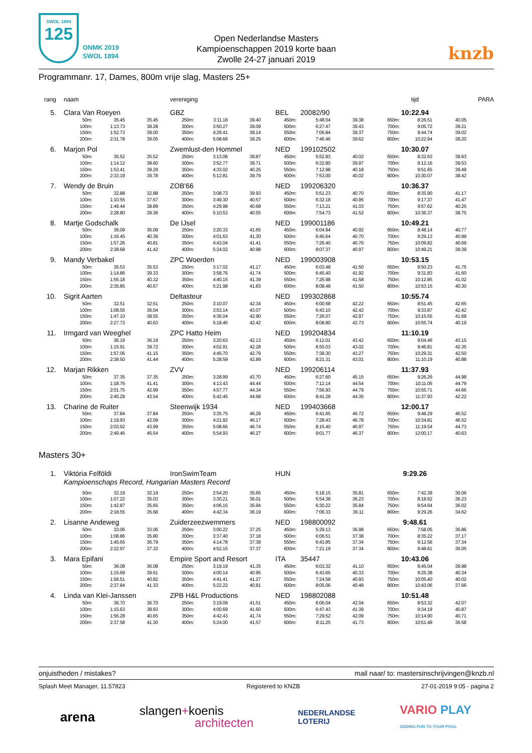SWOL 1894
125
ONMK 2019
SWOL 1894
Open Nederlandse Masters
Kampioenschappen 2019 korte baan
Zwolle 24-27 januari 2019
knzb
Programmanr. 17, Dames, 800m vrije slag, Masters 25+
| rang | naam | | | vereniging | | | | | | tijd | | | PARA |
| --- | --- | --- | --- | --- | --- | --- | --- | --- | --- | --- | --- | --- | --- |
| 5. | Clara Van Roeyen | | | GBZ | | | BEL | 20082/90 | | 10:22.94 | | | |
| | 50m: | 35.45 | 35.45 | 250m: | 3:11.18 | 39.40 | 450m: | 5:48.04 | 39.38 | 650m: | 8:26.51 | 40.05 | |
| | 100m: | 1:13.73 | 38.28 | 300m: | 3:50.27 | 39.09 | 500m: | 6:27.47 | 39.43 | 700m: | 9:05.72 | 39.21 | |
| | 150m: | 1:52.73 | 39.00 | 350m: | 4:29.41 | 39.14 | 550m: | 7:06.84 | 39.37 | 750m: | 9:44.74 | 39.02 | |
| | 200m: | 2:31.78 | 39.05 | 400m: | 5:08.66 | 39.25 | 600m: | 7:46.46 | 39.62 | 800m: | 10:22.94 | 38.20 | |
| 6. | Marjon Pol | | | Zwemlust-den Hommel | | | NED | 199102502 | | 10:30.07 | | | |
| | 50m: | 35.52 | 35.52 | 250m: | 3:13.06 | 39.87 | 450m: | 5:52.83 | 40.02 | 650m: | 8:32.63 | 39.63 | |
| | 100m: | 1:14.12 | 38.60 | 300m: | 3:52.77 | 39.71 | 500m: | 6:32.80 | 39.97 | 700m: | 9:12.16 | 39.53 | |
| | 150m: | 1:53.41 | 39.29 | 350m: | 4:33.02 | 40.25 | 550m: | 7:12.98 | 40.18 | 750m: | 9:51.65 | 39.49 | |
| | 200m: | 2:33.19 | 39.78 | 400m: | 5:12.81 | 39.79 | 600m: | 7:53.00 | 40.02 | 800m: | 10:30.07 | 38.42 | |
| 7. | Wendy de Bruin | | | ZOB'66 | | | NED | 199206320 | | 10:36.37 | | | |
| | 50m: | 32.88 | 32.88 | 250m: | 3:08.73 | 39.93 | 450m: | 5:51.23 | 40.70 | 650m: | 8:35.90 | 41.17 | |
| | 100m: | 1:10.55 | 37.67 | 300m: | 3:49.30 | 40.57 | 500m: | 6:32.18 | 40.95 | 700m: | 9:17.37 | 41.47 | |
| | 150m: | 1:49.44 | 38.89 | 350m: | 4:29.98 | 40.68 | 550m: | 7:13.21 | 41.03 | 750m: | 9:57.62 | 40.25 | |
| | 200m: | 2:28.80 | 39.36 | 400m: | 5:10.53 | 40.55 | 600m: | 7:54.73 | 41.52 | 800m: | 10:36.37 | 38.75 | |
| 8. | Martje Godschalk | | | De IJsel | | | NED | 199001186 | | 10:49.21 | | | |
| | 50m: | 36.09 | 36.09 | 250m: | 3:20.33 | 41.65 | 450m: | 6:04.94 | 40.92 | 650m: | 8:48.14 | 40.77 | |
| | 100m: | 1:16.45 | 40.36 | 300m: | 4:01.63 | 41.30 | 500m: | 6:45.64 | 40.70 | 700m: | 9:29.13 | 40.99 | |
| | 150m: | 1:57.26 | 40.81 | 350m: | 4:43.04 | 41.41 | 550m: | 7:26.40 | 40.76 | 750m: | 10:09.82 | 40.69 | |
| | 200m: | 2:38.68 | 41.42 | 400m: | 5:24.02 | 40.98 | 600m: | 8:07.37 | 40.97 | 800m: | 10:49.21 | 39.39 | |
| 9. | Mandy Verbakel | | | ZPC Woerden | | | NED | 199003908 | | 10:53.15 | | | |
| | 50m: | 35.53 | 35.53 | 250m: | 3:17.02 | 41.17 | 450m: | 6:03.48 | 41.50 | 650m: | 8:50.23 | 41.75 | |
| | 100m: | 1:14.86 | 39.33 | 300m: | 3:58.76 | 41.74 | 500m: | 6:45.40 | 41.92 | 700m: | 9:31.83 | 41.60 | |
| | 150m: | 1:55.18 | 40.32 | 350m: | 4:40.15 | 41.39 | 550m: | 7:26.98 | 41.58 | 750m: | 10:12.85 | 41.02 | |
| | 200m: | 2:35.85 | 40.67 | 400m: | 5:21.98 | 41.83 | 600m: | 8:08.48 | 41.50 | 800m: | 10:53.15 | 40.30 | |
| 10. | Sigrit Aarten | | | Deltasteur | | | NED | 199302868 | | 10:55.74 | | | |
| | 50m: | 32.51 | 32.51 | 250m: | 3:10.07 | 42.34 | 450m: | 6:00.68 | 42.22 | 650m: | 8:51.45 | 42.65 | |
| | 100m: | 1:08.55 | 36.04 | 300m: | 3:53.14 | 43.07 | 500m: | 6:43.10 | 42.42 | 700m: | 9:33.87 | 42.42 | |
| | 150m: | 1:47.10 | 38.55 | 350m: | 4:36.04 | 42.90 | 550m: | 7:26.07 | 42.97 | 750m: | 10:15.55 | 41.68 | |
| | 200m: | 2:27.73 | 40.63 | 400m: | 5:18.46 | 42.42 | 600m: | 8:08.80 | 42.73 | 800m: | 10:55.74 | 40.19 | |
| 11. | Irmgard van Weeghel | | | ZPC Hatto Heim | | | NED | 199204834 | | 11:10.19 | | | |
| | 50m: | 36.19 | 36.19 | 250m: | 3:20.63 | 42.13 | 450m: | 6:12.01 | 43.42 | 650m: | 9:04.46 | 43.15 | |
| | 100m: | 1:15.91 | 39.72 | 300m: | 4:02.91 | 42.28 | 500m: | 6:55.03 | 43.02 | 700m: | 9:46.81 | 42.35 | |
| | 150m: | 1:57.06 | 41.15 | 350m: | 4:45.70 | 42.79 | 550m: | 7:38.30 | 43.27 | 750m: | 10:29.31 | 42.50 | |
| | 200m: | 2:38.50 | 41.44 | 400m: | 5:28.59 | 42.89 | 600m: | 8:21.31 | 43.01 | 800m: | 11:10.19 | 40.88 | |
| 12. | Marjan Rikken | | | ZVV | | | NED | 199206114 | | 11:37.93 | | | |
| | 50m: | 37.35 | 37.35 | 250m: | 3:28.99 | 43.70 | 450m: | 6:27.60 | 45.15 | 650m: | 9:26.26 | 44.98 | |
| | 100m: | 1:18.76 | 41.41 | 300m: | 4:13.43 | 44.44 | 500m: | 7:12.14 | 44.54 | 700m: | 10:11.05 | 44.79 | |
| | 150m: | 2:01.75 | 42.99 | 350m: | 4:57.77 | 44.34 | 550m: | 7:56.93 | 44.79 | 750m: | 10:55.71 | 44.66 | |
| | 200m: | 2:45.29 | 43.54 | 400m: | 5:42.45 | 44.68 | 600m: | 8:41.28 | 44.35 | 800m: | 11:37.93 | 42.22 | |
| 13. | Charine de Ruiter | | | Steenwijk 1934 | | | NED | 199403668 | | 12:00.17 | | | |
| | 50m: | 37.84 | 37.84 | 250m: | 3:35.75 | 46.29 | 450m: | 6:41.65 | 46.72 | 650m: | 9:48.29 | 46.52 | |
| | 100m: | 1:19.93 | 42.09 | 300m: | 4:21.92 | 46.17 | 500m: | 7:28.43 | 46.78 | 700m: | 10:34.81 | 46.52 | |
| | 150m: | 2:03.92 | 43.99 | 350m: | 5:08.66 | 46.74 | 550m: | 8:15.40 | 46.97 | 750m: | 11:19.54 | 44.73 | |
| | 200m: | 2:49.46 | 45.54 | 400m: | 5:54.93 | 46.27 | 600m: | 9:01.77 | 46.37 | 800m: | 12:00.17 | 40.63 | |
| Masters 30+ | | | | | | | | | | | | | |
| 1. | Viktória Felföldi | | | IronSwimTeam | | | HUN | | | 9:29.26 | | | |
| | Kampioenschaps Record, Hungarian Masters Record | | | | | | | | | | | | |
| | 50m: | 32.19 | 32.19 | 250m: | 2:54.20 | 35.65 | 450m: | 5:18.15 | 35.81 | 650m: | 7:42.39 | 36.06 | |
| | 100m: | 1:07.22 | 35.03 | 300m: | 3:30.21 | 36.01 | 500m: | 5:54.38 | 36.23 | 700m: | 8:18.62 | 36.23 | |
| | 150m: | 1:42.87 | 35.65 | 350m: | 4:06.15 | 35.94 | 550m: | 6:30.22 | 35.84 | 750m: | 8:54.64 | 36.02 | |
| | 200m: | 2:18.55 | 35.68 | 400m: | 4:42.34 | 36.19 | 600m: | 7:06.33 | 36.11 | 800m: | 9:29.26 | 34.62 | |
| 2. | Lisanne Andeweg | | | Zuiderzeezwemmers | | | NED | 198800092 | | 9:48.61 | | | |
| | 50m: | 33.06 | 33.06 | 250m: | 3:00.22 | 37.25 | 450m: | 5:29.13 | 36.98 | 650m: | 7:58.05 | 36.86 | |
| | 100m: | 1:08.86 | 35.80 | 300m: | 3:37.40 | 37.18 | 500m: | 6:06.51 | 37.38 | 700m: | 8:35.22 | 37.17 | |
| | 150m: | 1:45.65 | 36.79 | 350m: | 4:14.78 | 37.38 | 550m: | 6:43.85 | 37.34 | 750m: | 9:12.56 | 37.34 | |
| | 200m: | 2:22.97 | 37.32 | 400m: | 4:52.15 | 37.37 | 600m: | 7:21.19 | 37.34 | 800m: | 9:48.61 | 36.05 | |
| 3. | Mara Epifani | | | Empire Sport and Resort | | | ITA | 35447 | | 10:43.06 | | | |
| | 50m: | 36.08 | 36.08 | 250m: | 3:19.19 | 41.35 | 450m: | 6:03.32 | 41.10 | 650m: | 8:45.04 | 39.98 | |
| | 100m: | 1:15.69 | 39.61 | 300m: | 4:00.14 | 40.95 | 500m: | 6:43.65 | 40.33 | 700m: | 9:25.38 | 40.34 | |
| | 150m: | 1:56.51 | 40.82 | 350m: | 4:41.41 | 41.27 | 550m: | 7:24.58 | 40.93 | 750m: | 10:05.40 | 40.02 | |
| | 200m: | 2:37.84 | 41.33 | 400m: | 5:22.22 | 40.81 | 600m: | 8:05.06 | 40.48 | 800m: | 10:43.06 | 37.66 | |
| 4. | Linda van Klei-Janssen | | | ZPB H&L Productions | | | NED | 198802088 | | 10:51.48 | | | |
| | 50m: | 36.70 | 36.70 | 250m: | 3:19.09 | 41.51 | 450m: | 6:06.04 | 42.04 | 650m: | 8:53.32 | 42.07 | |
| | 100m: | 1:15.63 | 38.93 | 300m: | 4:00.69 | 41.60 | 500m: | 6:47.43 | 41.39 | 700m: | 9:34.19 | 40.87 | |
| | 150m: | 1:56.28 | 40.65 | 350m: | 4:42.43 | 41.74 | 550m: | 7:29.52 | 42.09 | 750m: | 10:14.90 | 40.71 | |
| | 200m: | 2:37.58 | 41.30 | 400m: | 5:24.00 | 41.57 | 600m: | 8:11.25 | 41.73 | 800m: | 10:51.48 | 36.58 | |
onjuistheden / mistakes? mail naar/ to: mastersinschrijvingen@knzb.nl
Splash Meet Manager, 11.57823 Registered to KNZB 27-01-2019 9:05 - pagina 2
arena slangen+koenis
architecten NEDERLANDSE
LOTERIJ VARIO PLAY
ADDING FUN TO YOUR POOL